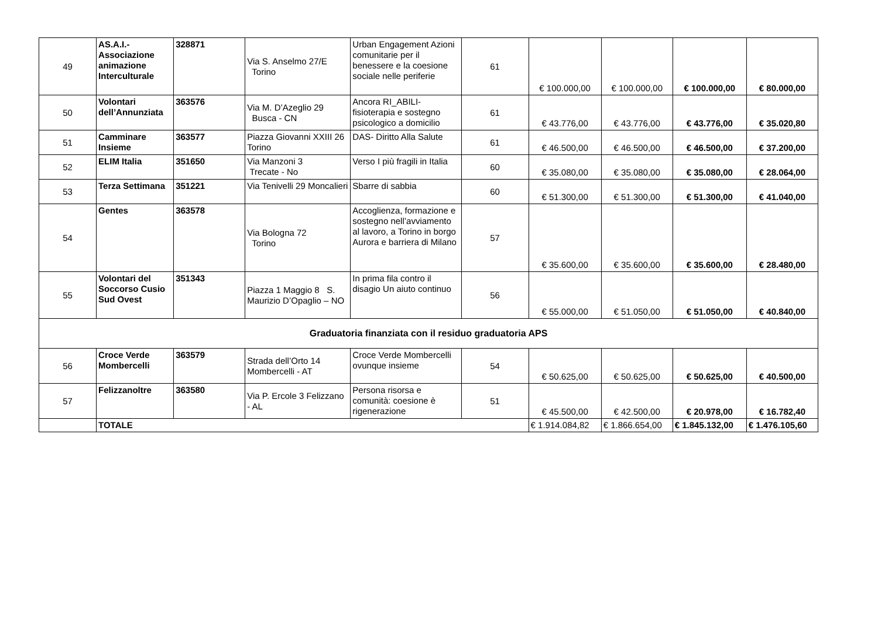| 49 | AS.A.I.- Associazione animazione Interculturale | 328871 | Via S. Anselmo 27/E Torino | Urban Engagement Azioni comunitarie per il benessere e la coesione sociale nelle periferie | 61 | € 100.000,00 | € 100.000,00 | € 100.000,00 | € 80.000,00 |
| 50 | Volontari dell’Annunziata | 363576 | Via M. D’Azeglio 29 Busca - CN | Ancora RI_ABILI-fisioterapia e sostegno psicologico a domicilio | 61 | € 43.776,00 | € 43.776,00 | € 43.776,00 | € 35.020,80 |
| 51 | Camminare Insieme | 363577 | Piazza Giovanni XXIII 26 Torino | DAS- Diritto Alla Salute | 61 | € 46.500,00 | € 46.500,00 | € 46.500,00 | € 37.200,00 |
| 52 | ELIM Italia | 351650 | Via Manzoni 3 Trecate - No | Verso I più fragili in Italia | 60 | € 35.080,00 | € 35.080,00 | € 35.080,00 | € 28.064,00 |
| 53 | Terza Settimana | 351221 | Via Tenivelli 29 Moncalieri | Sbarre di sabbia | 60 | € 51.300,00 | € 51.300,00 | € 51.300,00 | € 41.040,00 |
| 54 | Gentes | 363578 | Via Bologna 72 Torino | Accoglienza, formazione e sostegno nell’avviamento al lavoro, a Torino in borgo Aurora e barriera di Milano | 57 | € 35.600,00 | € 35.600,00 | € 35.600,00 | € 28.480,00 |
| 55 | Volontari del Soccorso Cusio Sud Ovest | 351343 | Piazza 1 Maggio 8 S. Maurizio D’Opaglio – NO | In prima fila contro il disagio Un aiuto continuo | 56 | € 55.000,00 | € 51.050,00 | € 51.050,00 | € 40.840,00 |
| Graduatoria finanziata con il residuo graduatoria APS | | | | | | | | | |
| 56 | Croce Verde Mombercelli | 363579 | Strada dell’Orto 14 Mombercelli - AT | Croce Verde Mombercelli ovunque insieme | 54 | € 50.625,00 | € 50.625,00 | € 50.625,00 | € 40.500,00 |
| 57 | Felizzanoltre | 363580 | Via P. Ercole 3 Felizzano - AL | Persona risorsa e comunità: coesione è rigenerazione | 51 | € 45.500,00 | € 42.500,00 | € 20.978,00 | € 16.782,40 |
| | TOTALE | | | | | € 1.914.084,82 | € 1.866.654,00 | € 1.845.132,00 | € 1.476.105,60 |